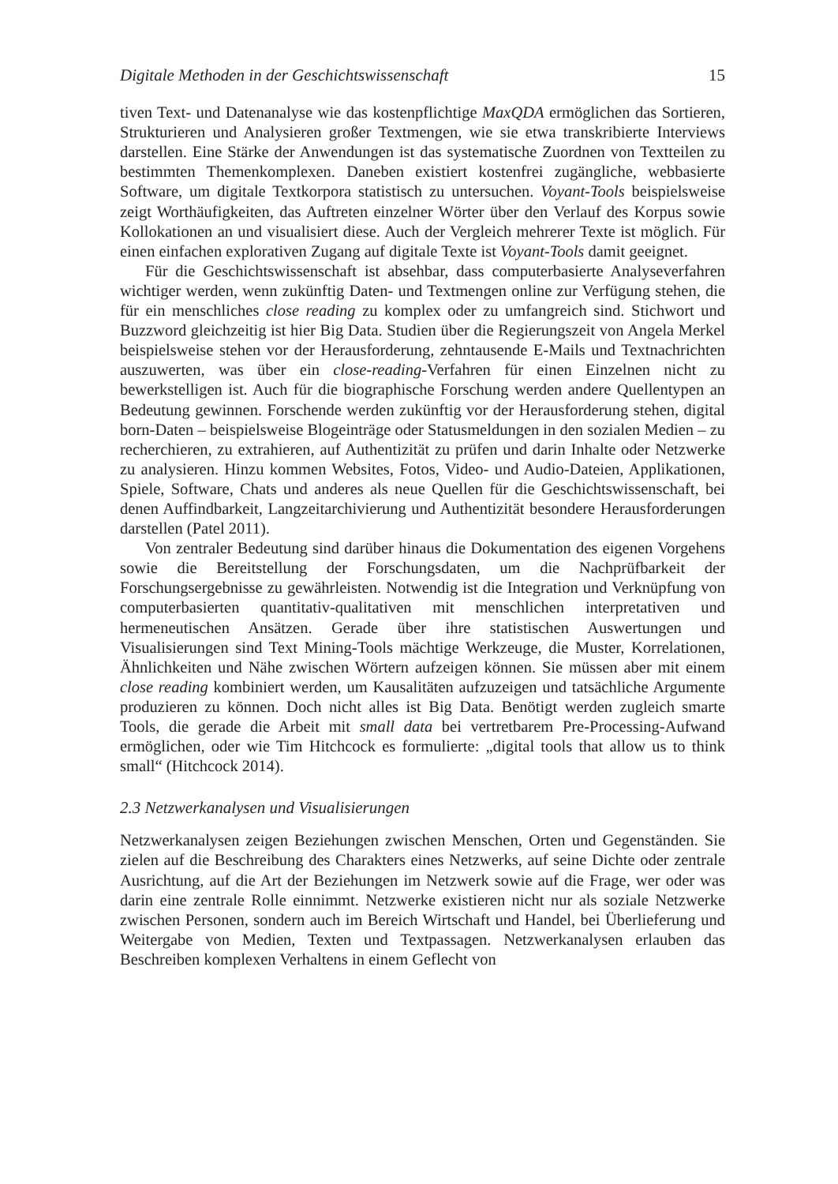Digitale Methoden in der Geschichtswissenschaft 15
tiven Text- und Datenanalyse wie das kostenpflichtige MaxQDA ermöglichen das Sortieren, Strukturieren und Analysieren großer Textmengen, wie sie etwa transkribierte Interviews darstellen. Eine Stärke der Anwendungen ist das systematische Zuordnen von Textteilen zu bestimmten Themenkomplexen. Daneben existiert kostenfrei zugängliche, webbasierte Software, um digitale Textkorpora statistisch zu untersuchen. Voyant-Tools beispielsweise zeigt Worthäufigkeiten, das Auftreten einzelner Wörter über den Verlauf des Korpus sowie Kollokationen an und visualisiert diese. Auch der Vergleich mehrerer Texte ist möglich. Für einen einfachen explorativen Zugang auf digitale Texte ist Voyant-Tools damit geeignet.
Für die Geschichtswissenschaft ist absehbar, dass computerbasierte Analyseverfahren wichtiger werden, wenn zukünftig Daten- und Textmengen online zur Verfügung stehen, die für ein menschliches close reading zu komplex oder zu umfangreich sind. Stichwort und Buzzword gleichzeitig ist hier Big Data. Studien über die Regierungszeit von Angela Merkel beispielsweise stehen vor der Herausforderung, zehntausende E-Mails und Textnachrichten auszuwerten, was über ein close-reading-Verfahren für einen Einzelnen nicht zu bewerkstelligen ist. Auch für die biographische Forschung werden andere Quellentypen an Bedeutung gewinnen. Forschende werden zukünftig vor der Herausforderung stehen, digital born-Daten – beispielsweise Blogeinträge oder Statusmeldungen in den sozialen Medien – zu recherchieren, zu extrahieren, auf Authentizität zu prüfen und darin Inhalte oder Netzwerke zu analysieren. Hinzu kommen Websites, Fotos, Video- und Audio-Dateien, Applikationen, Spiele, Software, Chats und anderes als neue Quellen für die Geschichtswissenschaft, bei denen Auffindbarkeit, Langzeitarchivierung und Authentizität besondere Herausforderungen darstellen (Patel 2011).
Von zentraler Bedeutung sind darüber hinaus die Dokumentation des eigenen Vorgehens sowie die Bereitstellung der Forschungsdaten, um die Nachprüfbarkeit der Forschungsergebnisse zu gewährleisten. Notwendig ist die Integration und Verknüpfung von computerbasierten quantitativ-qualitativen mit menschlichen interpretativen und hermeneutischen Ansätzen. Gerade über ihre statistischen Auswertungen und Visualisierungen sind Text Mining-Tools mächtige Werkzeuge, die Muster, Korrelationen, Ähnlichkeiten und Nähe zwischen Wörtern aufzeigen können. Sie müssen aber mit einem close reading kombiniert werden, um Kausalitäten aufzuzeigen und tatsächliche Argumente produzieren zu können. Doch nicht alles ist Big Data. Benötigt werden zugleich smarte Tools, die gerade die Arbeit mit small data bei vertretbarem Pre-Processing-Aufwand ermöglichen, oder wie Tim Hitchcock es formulierte: „digital tools that allow us to think small“ (Hitchcock 2014).
2.3 Netzwerkanalysen und Visualisierungen
Netzwerkanalysen zeigen Beziehungen zwischen Menschen, Orten und Gegenständen. Sie zielen auf die Beschreibung des Charakters eines Netzwerks, auf seine Dichte oder zentrale Ausrichtung, auf die Art der Beziehungen im Netzwerk sowie auf die Frage, wer oder was darin eine zentrale Rolle einnimmt. Netzwerke existieren nicht nur als soziale Netzwerke zwischen Personen, sondern auch im Bereich Wirtschaft und Handel, bei Überlieferung und Weitergabe von Medien, Texten und Textpassagen. Netzwerkanalysen erlauben das Beschreiben komplexen Verhaltens in einem Geflecht von